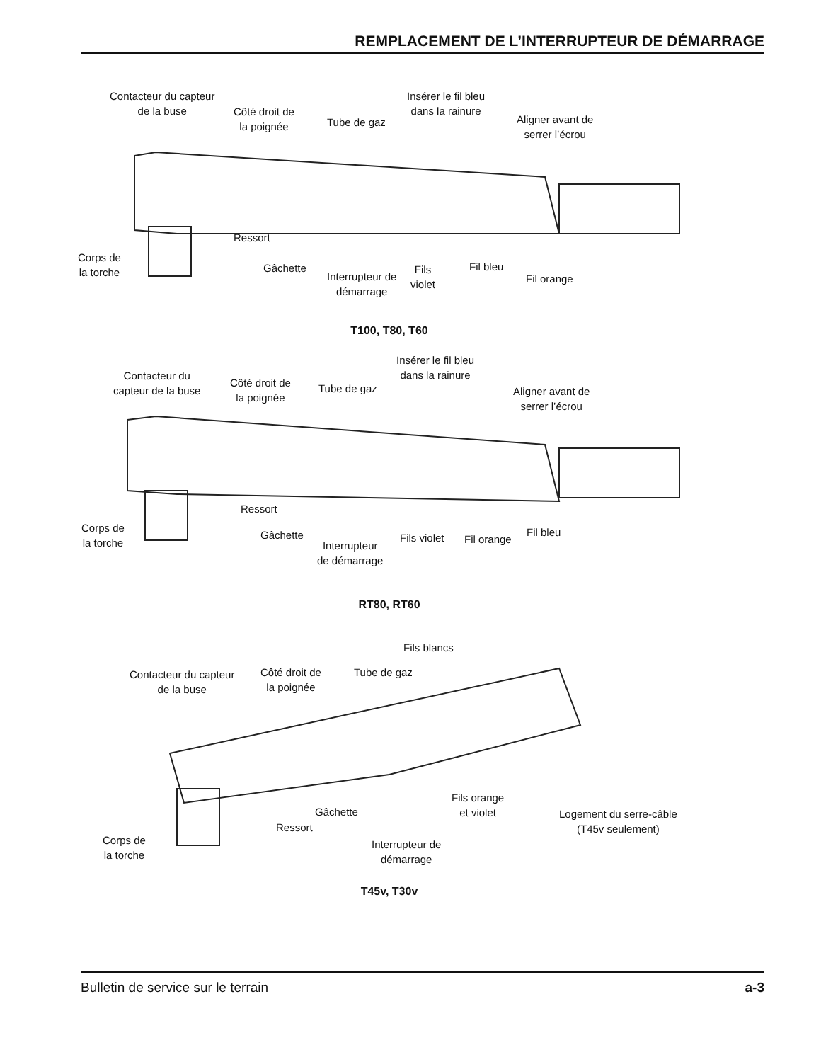REMPLACEMENT DE L’INTERRUPTEUR DE DÉMARRAGE
Contacteur du capteur
de la buse
Côté droit de
la poignée
Tube de gaz
Insérer le fil bleu
dans la rainure
Aligner avant de
serrer l’écrou
Ressort
Corps de
la torche
Gâchette
Interrupteur de
démarrage
Fils
violet
Fil bleu
Fil orange
T100, T80, T60
Contacteur du
capteur de la buse
Côté droit de
la poignée
Tube de gaz
Insérer le fil bleu
dans la rainure
Aligner avant de
serrer l’écrou
Ressort
Corps de
la torche
Gâchette
Interrupteur
de démarrage
Fils violet Fil orange
Fil bleu
RT80, RT60
Fils blancs
Contacteur du capteur
de la buse
Côté droit de
la poignée
Tube de gaz
Fils orange
et violet
Logement du serre-câble
(T45v seulement)
Gâchette
Ressort
Corps de
la torche
Interrupteur de
démarrage
T45v, T30v
Bulletin de service sur le terrain a-3